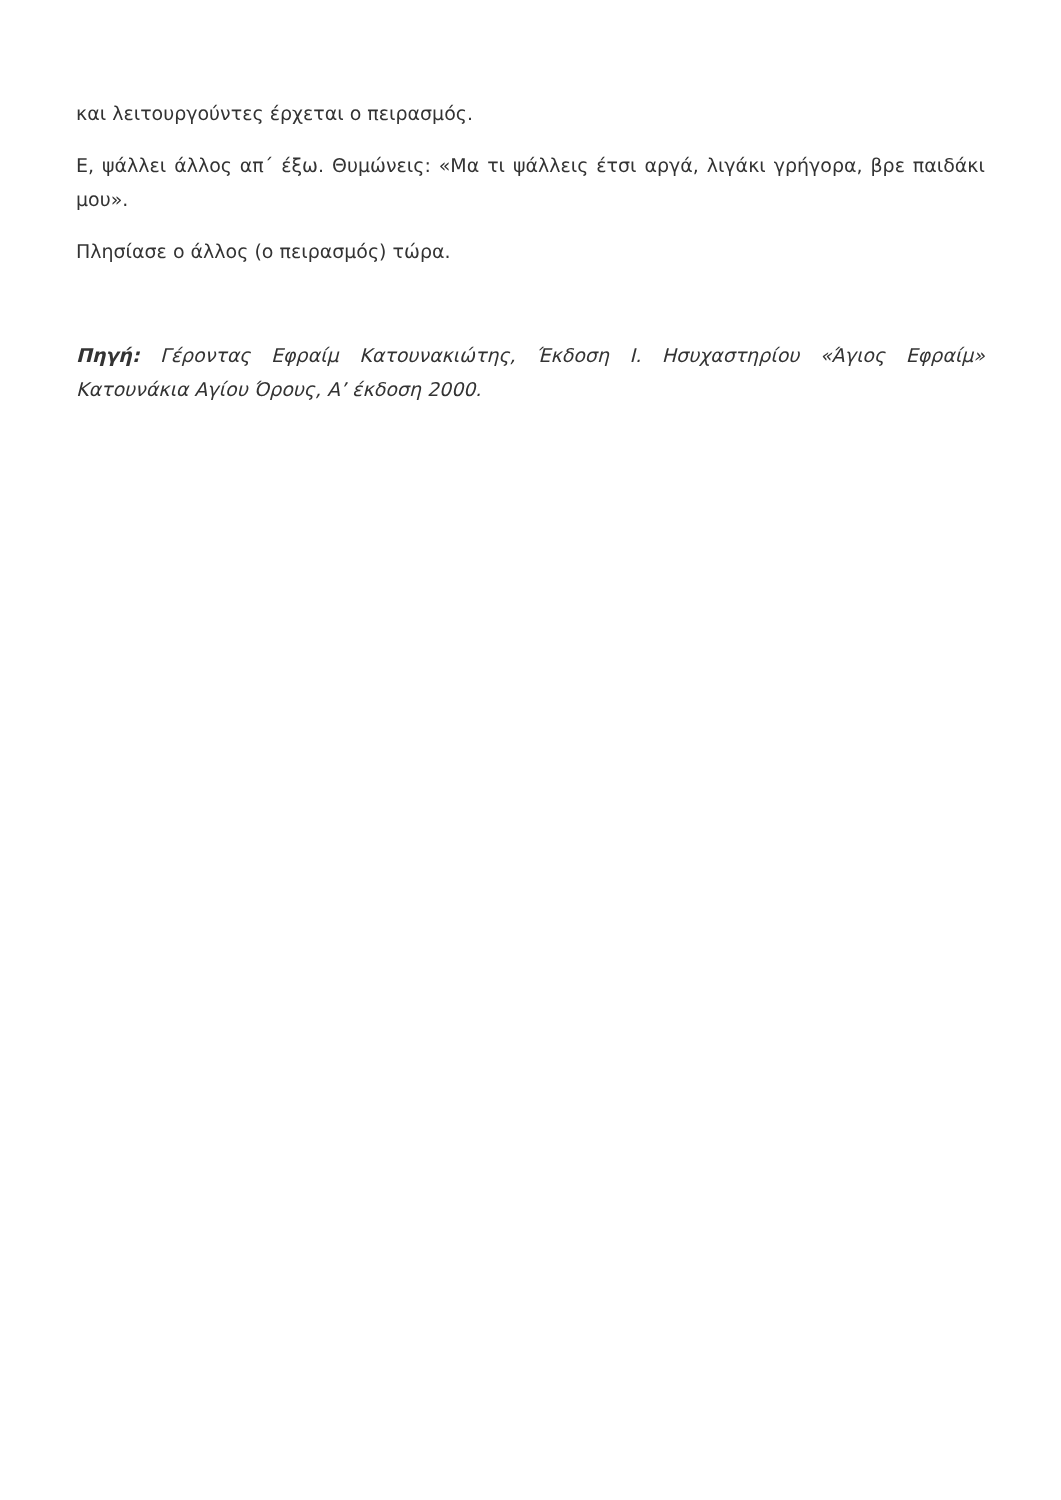και λειτουργούντες έρχεται ο πειρασμός.
Ε, ψάλλει άλλος απ΄ έξω. Θυμώνεις: «Μα τι ψάλλεις έτσι αργά, λιγάκι γρήγορα, βρε παιδάκι μου».
Πλησίασε ο άλλος (ο πειρασμός) τώρα.
Πηγή: Γέροντας Εφραίμ Κατουνακιώτης, Έκδοση Ι. Ησυχαστηρίου «Άγιος Εφραίμ» Κατουνάκια Αγίου Όρους, Α’ έκδοση 2000.